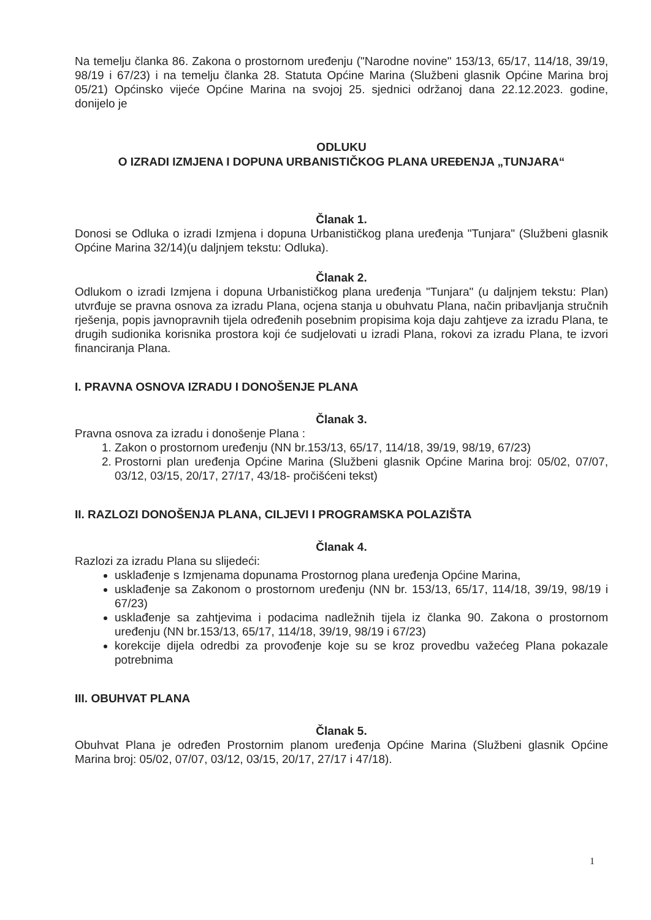Na temelju članka 86. Zakona o prostornom uređenju ("Narodne novine" 153/13, 65/17, 114/18, 39/19, 98/19 i 67/23) i na temelju članka 28. Statuta Općine Marina (Službeni glasnik Općine Marina broj 05/21) Općinsko vijeće Općine Marina na svojoj 25. sjednici održanoj dana 22.12.2023. godine, donijelo je
ODLUKU
O IZRADI IZMJENA I DOPUNA URBANISTIČKOG PLANA UREĐENJA „TUNJARA“
Članak 1.
Donosi se Odluka o izradi Izmjena i dopuna Urbanističkog plana uređenja "Tunjara" (Službeni glasnik Općine Marina 32/14)(u daljnjem tekstu: Odluka).
Članak 2.
Odlukom o izradi Izmjena i dopuna Urbanističkog plana uređenja "Tunjara" (u daljnjem tekstu: Plan) utvrđuje se pravna osnova za izradu Plana, ocjena stanja u obuhvatu Plana, način pribavljanja stručnih rješenja, popis javnopravnih tijela određenih posebnim propisima koja daju zahtjeve za izradu Plana, te drugih sudionika korisnika prostora koji će sudjelovati u izradi Plana, rokovi za izradu Plana, te izvori financiranja Plana.
I. PRAVNA OSNOVA IZRADU I DONOŠENJE PLANA
Članak 3.
Pravna osnova za izradu i donošenje Plana :
1. Zakon o prostornom uređenju (NN br.153/13, 65/17, 114/18, 39/19, 98/19, 67/23)
2. Prostorni plan uređenja Općine Marina (Službeni glasnik Općine Marina broj: 05/02, 07/07, 03/12, 03/15, 20/17, 27/17, 43/18- pročišćeni tekst)
II. RAZLOZI DONOŠENJA PLANA, CILJEVI I PROGRAMSKA POLAZIŠTA
Članak 4.
Razlozi za izradu Plana su slijedeći:
usklađenje s Izmjenama dopunama Prostornog plana uređenja Općine Marina,
usklađenje sa Zakonom o prostornom uređenju (NN br. 153/13, 65/17, 114/18, 39/19, 98/19 i 67/23)
usklađenje sa zahtjevima i podacima nadležnih tijela iz članka 90. Zakona o prostornom uređenju (NN br.153/13, 65/17, 114/18, 39/19, 98/19 i 67/23)
korekcije dijela odredbi za provođenje koje su se kroz provedbu važećeg Plana pokazale potrebnima
III. OBUHVAT PLANA
Članak 5.
Obuhvat Plana je određen Prostornim planom uređenja Općine Marina (Službeni glasnik Općine Marina broj: 05/02, 07/07, 03/12, 03/15, 20/17, 27/17 i 47/18).
1